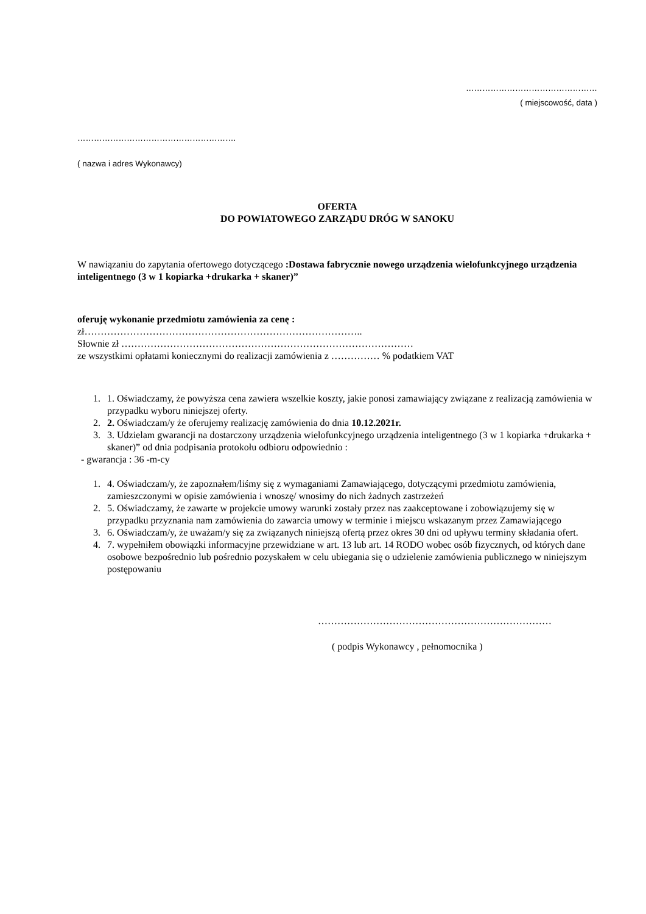…………………………………………
( miejscowość, data )
………………………………………………….
( nazwa i adres Wykonawcy)
OFERTA
DO POWIATOWEGO ZARZĄDU DRÓG W SANOKU
W nawiązaniu do zapytania ofertowego dotyczącego :Dostawa fabrycznie nowego urządzenia wielofunkcyjnego urządzenia inteligentnego (3 w 1 kopiarka +drukarka + skaner)”
oferuję wykonanie przedmiotu zamówienia za cenę :
zł…………………………………………………………………………..
Słownie zł ………………………………………………………………………………
ze wszystkimi opłatami koniecznymi do realizacji zamówienia z …………… % podatkiem VAT
1. 1. Oświadczamy, że powyższa cena zawiera wszelkie koszty, jakie ponosi zamawiający związane z realizacją zamówienia w przypadku wyboru niniejszej oferty.
2. 2. Oświadczam/y że oferujemy realizację zamówienia do dnia 10.12.2021r.
3. 3. Udzielam gwarancji na dostarczony urządzenia wielofunkcyjnego urządzenia inteligentnego (3 w 1 kopiarka +drukarka + skaner)” od dnia podpisania protokołu odbioru odpowiednio :
- gwarancja : 36 -m-cy
1. 4. Oświadczam/y, że zapoznałem/liśmy się z wymaganiami Zamawiającego, dotyczącymi przedmiotu zamówienia, zamieszczonymi w opisie zamówienia i wnoszę/ wnosimy do nich żadnych zastrzeżeń
2. 5. Oświadczamy, że zawarte w projekcie umowy warunki zostały przez nas zaakceptowane i zobowiązujemy się w przypadku przyznania nam zamówienia do zawarcia umowy w terminie i miejscu wskazanym przez Zamawiającego
3. 6. Oświadczam/y, że uważam/y się za związanych niniejszą ofertą przez okres 30 dni od upływu terminy składania ofert.
4. 7. wypełniłem obowiązki informacyjne przewidziane w art. 13 lub art. 14 RODO wobec osób fizycznych, od których dane osobowe bezpośrednio lub pośrednio pozyskałem w celu ubiegania się o udzielenie zamówienia publicznego w niniejszym postępowaniu
………………………………………………………………
( podpis Wykonawcy , pełnomocnika )